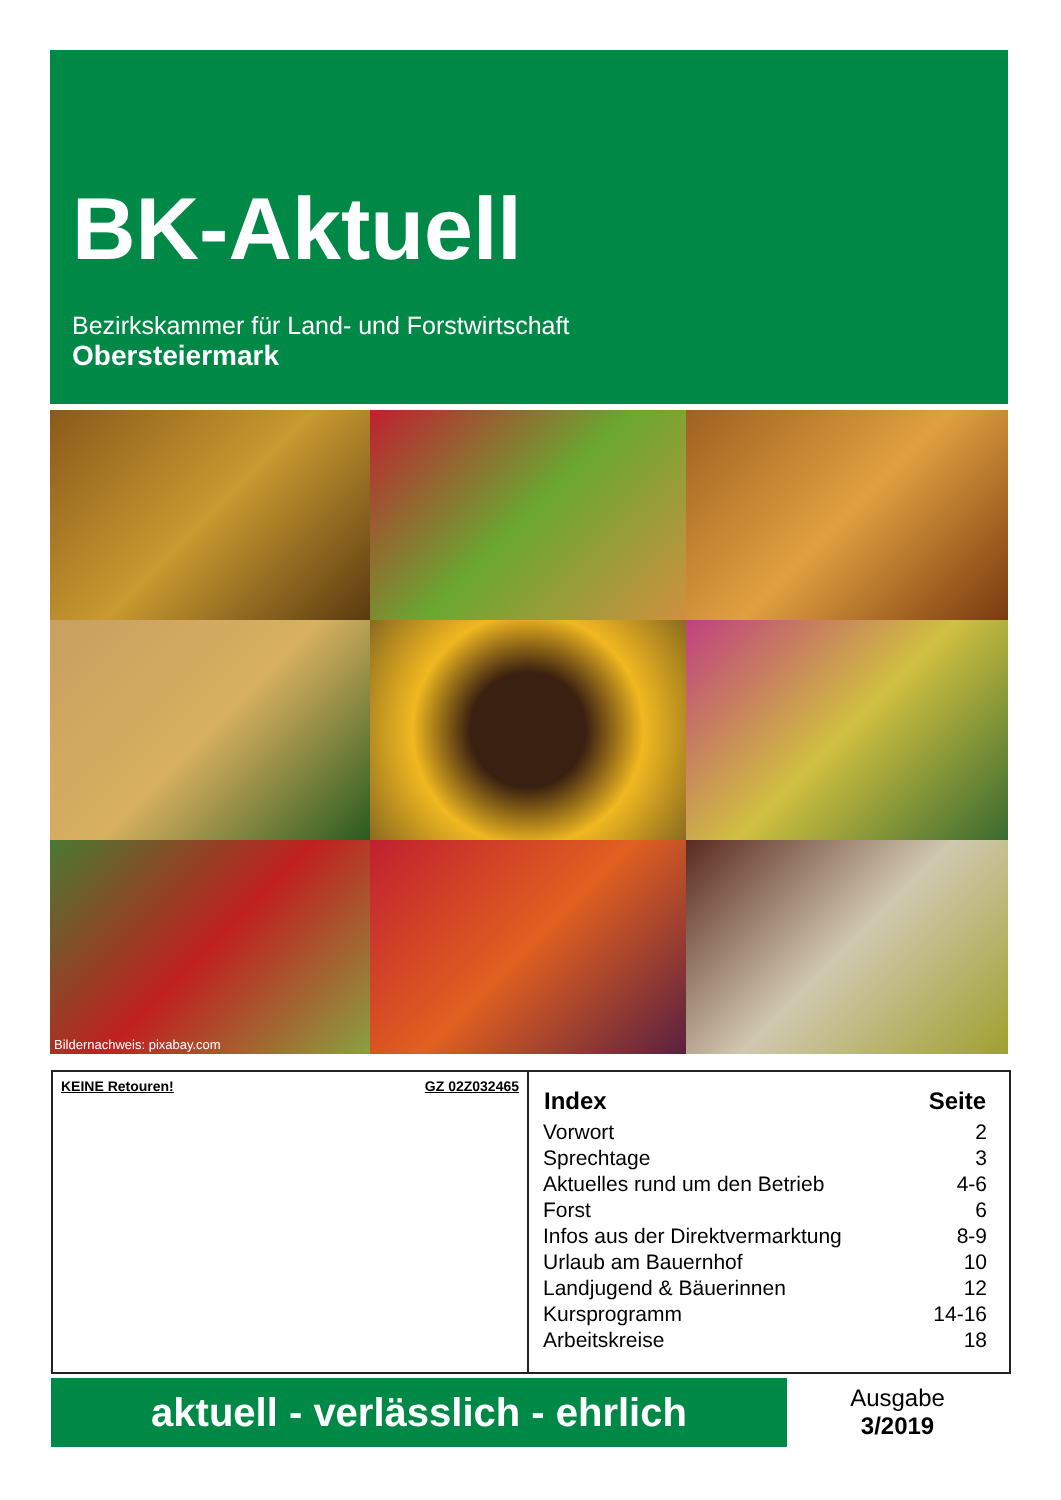BK-Aktuell
Bezirkskammer für Land- und Forstwirtschaft
Obersteiermark
Bildernachweis: pixabay.com
KEINE Retouren! GZ 02Z032465
| Index | Seite |
| --- | --- |
| Vorwort | 2 |
| Sprechtage | 3 |
| Aktuelles rund um den Betrieb | 4-6 |
| Forst | 6 |
| Infos aus der Direktvermarktung | 8-9 |
| Urlaub am Bauernhof | 10 |
| Landjugend & Bäuerinnen | 12 |
| Kursprogramm | 14-16 |
| Arbeitskreise | 18 |
aktuell - verlässlich - ehrlich
Ausgabe
3/2019